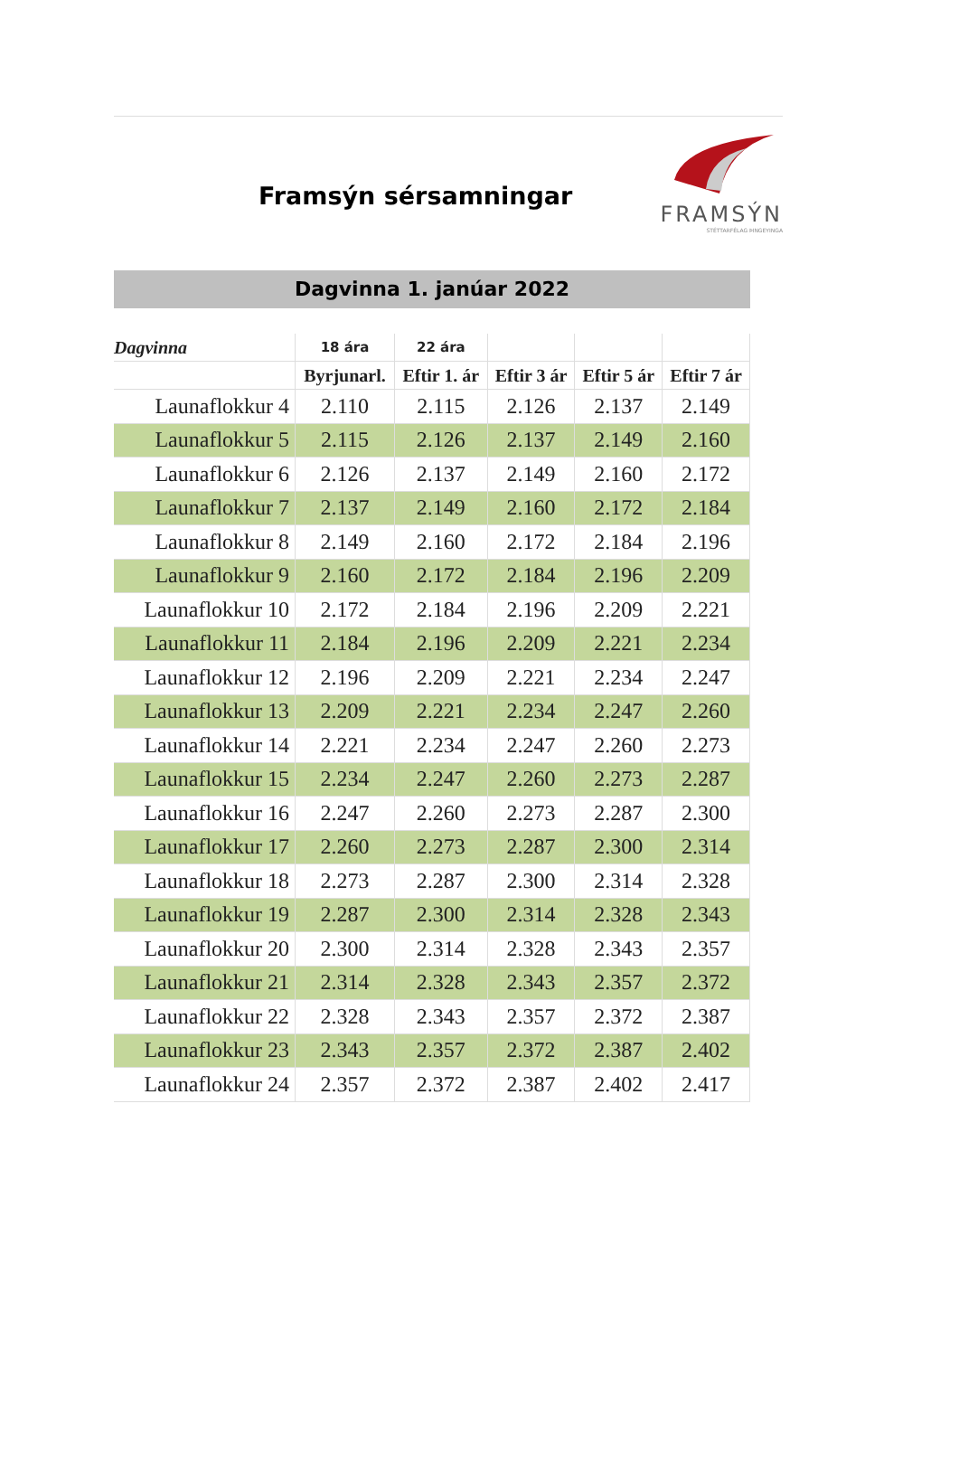Framsýn sérsamningar
FRAMSÝN
STÉTTARFÉLAG ÞINGEYINGA
Dagvinna 1. janúar 2022
| Dagvinna | 18 ára | 22 ára | | | |
| --- | --- | --- | --- | --- | --- |
| | Byrjunarl. | Eftir 1. ár | Eftir 3 ár | Eftir 5 ár | Eftir 7 ár |
| Launaflokkur 4 | 2.110 | 2.115 | 2.126 | 2.137 | 2.149 |
| Launaflokkur 5 | 2.115 | 2.126 | 2.137 | 2.149 | 2.160 |
| Launaflokkur 6 | 2.126 | 2.137 | 2.149 | 2.160 | 2.172 |
| Launaflokkur 7 | 2.137 | 2.149 | 2.160 | 2.172 | 2.184 |
| Launaflokkur 8 | 2.149 | 2.160 | 2.172 | 2.184 | 2.196 |
| Launaflokkur 9 | 2.160 | 2.172 | 2.184 | 2.196 | 2.209 |
| Launaflokkur 10 | 2.172 | 2.184 | 2.196 | 2.209 | 2.221 |
| Launaflokkur 11 | 2.184 | 2.196 | 2.209 | 2.221 | 2.234 |
| Launaflokkur 12 | 2.196 | 2.209 | 2.221 | 2.234 | 2.247 |
| Launaflokkur 13 | 2.209 | 2.221 | 2.234 | 2.247 | 2.260 |
| Launaflokkur 14 | 2.221 | 2.234 | 2.247 | 2.260 | 2.273 |
| Launaflokkur 15 | 2.234 | 2.247 | 2.260 | 2.273 | 2.287 |
| Launaflokkur 16 | 2.247 | 2.260 | 2.273 | 2.287 | 2.300 |
| Launaflokkur 17 | 2.260 | 2.273 | 2.287 | 2.300 | 2.314 |
| Launaflokkur 18 | 2.273 | 2.287 | 2.300 | 2.314 | 2.328 |
| Launaflokkur 19 | 2.287 | 2.300 | 2.314 | 2.328 | 2.343 |
| Launaflokkur 20 | 2.300 | 2.314 | 2.328 | 2.343 | 2.357 |
| Launaflokkur 21 | 2.314 | 2.328 | 2.343 | 2.357 | 2.372 |
| Launaflokkur 22 | 2.328 | 2.343 | 2.357 | 2.372 | 2.387 |
| Launaflokkur 23 | 2.343 | 2.357 | 2.372 | 2.387 | 2.402 |
| Launaflokkur 24 | 2.357 | 2.372 | 2.387 | 2.402 | 2.417 |